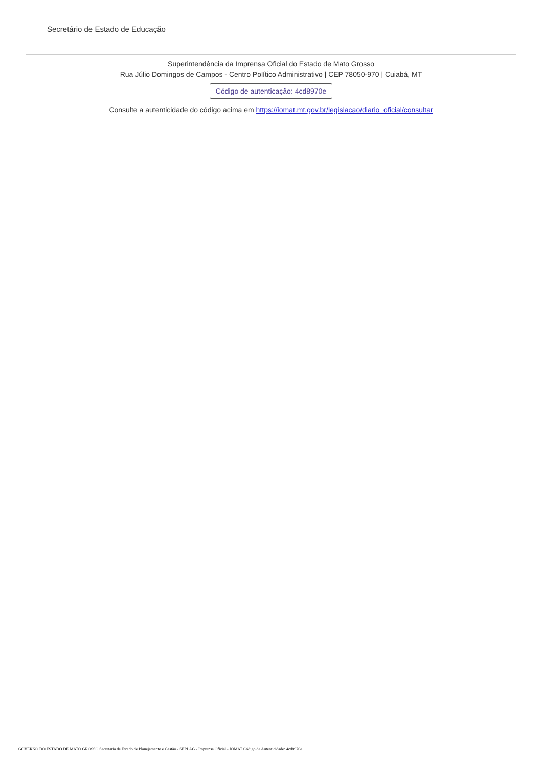Secretário de Estado de Educação
Superintendência da Imprensa Oficial do Estado de Mato Grosso
Rua Júlio Domingos de Campos - Centro Político Administrativo | CEP 78050-970 | Cuiabá, MT
Código de autenticação: 4cd8970e
Consulte a autenticidade do código acima em https://iomat.mt.gov.br/legislacao/diario_oficial/consultar
GOVERNO DO ESTADO DE MATO GROSSO Secretaria de Estado de Planejamento e Gestão - SEPLAG - Imprensa Oficial - IOMAT Código de Autenticidade: 4cd8970e